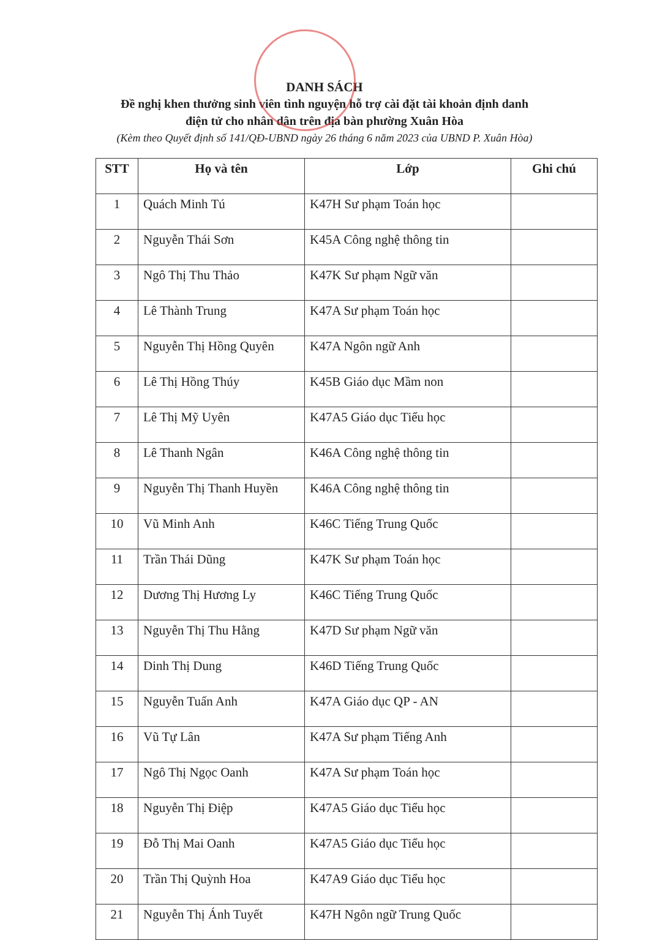DANH SÁCH
Đề nghị khen thưởng sinh viên tình nguyện hỗ trợ cài đặt tài khoản định danh
điện tử cho nhân dân trên địa bàn phường Xuân Hòa
(Kèm theo Quyết định số 141/QĐ-UBND ngày 26 tháng 6 năm 2023 của UBND P. Xuân Hòa)
| STT | Họ và tên | Lớp | Ghi chú |
| --- | --- | --- | --- |
| 1 | Quách Minh Tú | K47H Sư phạm Toán học | |
| 2 | Nguyễn Thái Sơn | K45A Công nghệ thông tin | |
| 3 | Ngô Thị Thu Thảo | K47K Sư phạm Ngữ văn | |
| 4 | Lê Thành Trung | K47A Sư phạm Toán học | |
| 5 | Nguyễn Thị Hồng Quyên | K47A Ngôn ngữ Anh | |
| 6 | Lê Thị Hồng Thúy | K45B Giáo dục Mầm non | |
| 7 | Lê Thị Mỹ Uyên | K47A5 Giáo dục Tiểu học | |
| 8 | Lê Thanh Ngân | K46A Công nghệ thông tin | |
| 9 | Nguyễn Thị Thanh Huyền | K46A Công nghệ thông tin | |
| 10 | Vũ Minh Anh | K46C Tiếng Trung Quốc | |
| 11 | Trần Thái Dũng | K47K Sư phạm Toán học | |
| 12 | Dương Thị Hương Ly | K46C Tiếng Trung Quốc | |
| 13 | Nguyễn Thị Thu Hằng | K47D Sư phạm Ngữ văn | |
| 14 | Dinh Thị Dung | K46D Tiếng Trung Quốc | |
| 15 | Nguyễn Tuấn Anh | K47A Giáo dục QP - AN | |
| 16 | Vũ Tự Lân | K47A Sư phạm Tiếng Anh | |
| 17 | Ngô Thị Ngọc Oanh | K47A Sư phạm Toán học | |
| 18 | Nguyễn Thị Điệp | K47A5 Giáo dục Tiểu học | |
| 19 | Đỗ Thị Mai Oanh | K47A5 Giáo dục Tiểu học | |
| 20 | Trần Thị Quỳnh Hoa | K47A9 Giáo dục Tiểu học | |
| 21 | Nguyễn Thị Ánh Tuyết | K47H Ngôn ngữ Trung Quốc | |